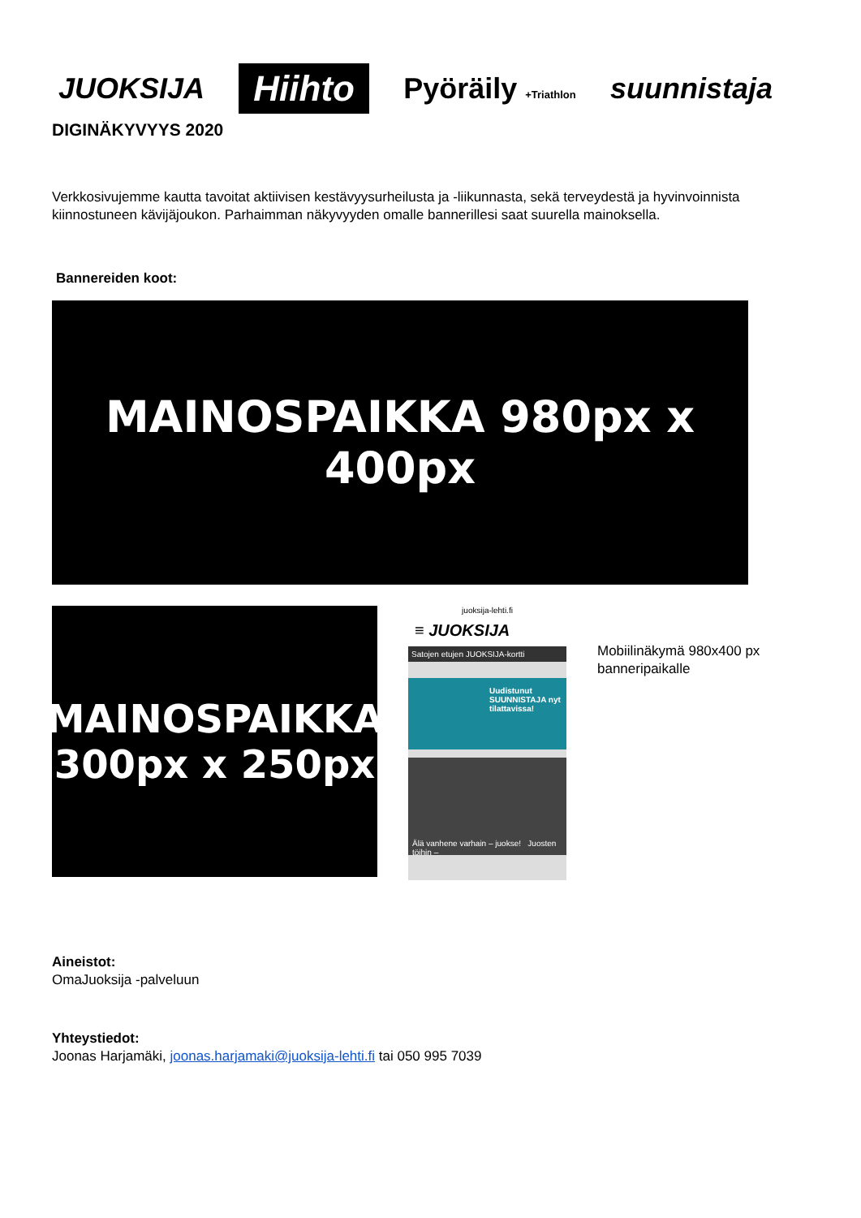JUOKSIJA Hiihto Pyöräily +Triathlon suunnistaja
DIGINÄKYVYYS 2020
Verkkosivujemme kautta tavoitat aktiivisen kestävyysurheilusta ja -liikunnasta, sekä terveydestä ja hyvinvoinnista kiinnostuneen kävijäjoukon. Parhaimman näkyvyyden omalle bannerillesi saat suurella mainoksella.
Bannereiden koot:
MAINOSPAIKKA 980px x 400px
MAINOSPAIKKA
300px x 250px
juoksija-lehti.fi
≡ JUOKSIJA
Satojen etujen JUOKSIJA-kortti
Uudistunut SUUNNISTAJA nyt tilattavissa!
Älä vanhene varhain – juokse! Juosten töihin –
Mobiilinäkymä 980x400 px banneripaikalle
Aineistot:
OmaJuoksija -palveluun
Yhteystiedot:
Joonas Harjamäki, joonas.harjamaki@juoksija-lehti.fi tai 050 995 7039